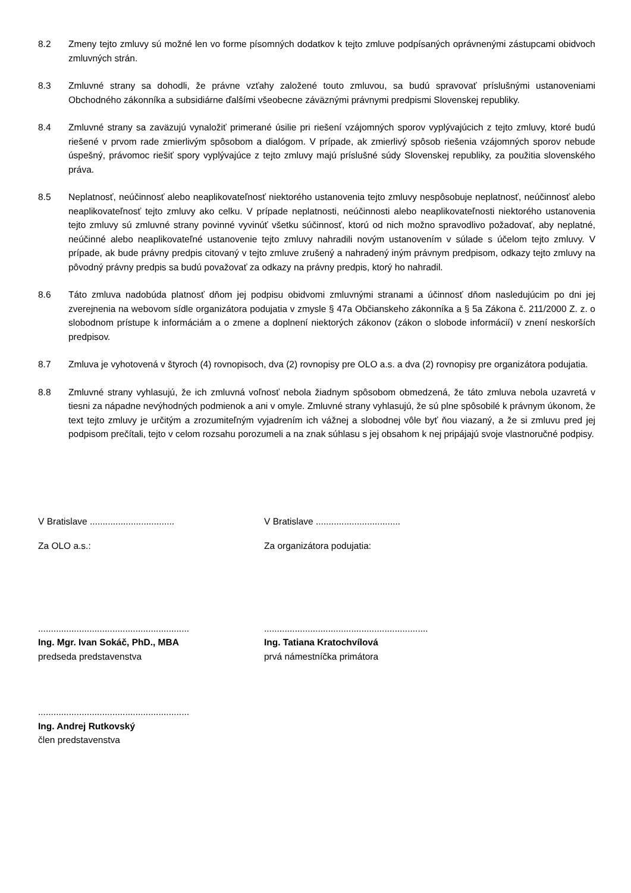8.2 Zmeny tejto zmluvy sú možné len vo forme písomných dodatkov k tejto zmluve podpísaných oprávnenými zástupcami obidvoch zmluvných strán.
8.3 Zmluvné strany sa dohodli, že právne vzťahy založené touto zmluvou, sa budú spravovať príslušnými ustanoveniami Obchodného zákonníka a subsidiárne ďalšími všeobecne záväznými právnymi predpismi Slovenskej republiky.
8.4 Zmluvné strany sa zaväzujú vynaložiť primerané úsilie pri riešení vzájomných sporov vyplývajúcich z tejto zmluvy, ktoré budú riešené v prvom rade zmierlivým spôsobom a dialógom. V prípade, ak zmierlivý spôsob riešenia vzájomných sporov nebude úspešný, právomoc riešiť spory vyplývajúce z tejto zmluvy majú príslušné súdy Slovenskej republiky, za použitia slovenského práva.
8.5 Neplatnosť, neúčinnosť alebo neaplikovateľnosť niektorého ustanovenia tejto zmluvy nespôsobuje neplatnosť, neúčinnosť alebo neaplikovateľnosť tejto zmluvy ako celku. V prípade neplatnosti, neúčinnosti alebo neaplikovateľnosti niektorého ustanovenia tejto zmluvy sú zmluvné strany povinné vyvinúť všetku súčinnosť, ktorú od nich možno spravodlivo požadovať, aby neplatné, neúčinné alebo neaplikovateľné ustanovenie tejto zmluvy nahradili novým ustanovením v súlade s účelom tejto zmluvy. V prípade, ak bude právny predpis citovaný v tejto zmluve zrušený a nahradený iným právnym predpisom, odkazy tejto zmluvy na pôvodný právny predpis sa budú považovať za odkazy na právny predpis, ktorý ho nahradil.
8.6 Táto zmluva nadobúda platnosť dňom jej podpisu obidvomi zmluvnými stranami a účinnosť dňom nasledujúcim po dni jej zverejnenia na webovom sídle organizátora podujatia v zmysle § 47a Občianskeho zákonníka a § 5a Zákona č. 211/2000 Z. z. o slobodnom prístupe k informáciám a o zmene a doplnení niektorých zákonov (zákon o slobode informácií) v znení neskorších predpisov.
8.7 Zmluva je vyhotovená v štyroch (4) rovnopisoch, dva (2) rovnopisy pre OLO a.s. a dva (2) rovnopisy pre organizátora podujatia.
8.8 Zmluvné strany vyhlasujú, že ich zmluvná voľnosť nebola žiadnym spôsobom obmedzená, že táto zmluva nebola uzavretá v tiesni za nápadne nevýhodných podmienok a ani v omyle. Zmluvné strany vyhlasujú, že sú plne spôsobilé k právnym úkonom, že text tejto zmluvy je určitým a zrozumiteľným vyjadrením ich vážnej a slobodnej vôle byť ňou viazaný, a že si zmluvu pred jej podpisom prečítali, tejto v celom rozsahu porozumeli a na znak súhlasu s jej obsahom k nej pripájajú svoje vlastnoručné podpisy.
V Bratislave .................................
V Bratislave .................................
Za OLO a.s.: Za organizátora podujatia:
...........................................................
Ing. Mgr. Ivan Sokáč, PhD., MBA
predseda predstavenstva
................................................................
Ing. Tatiana Kratochvílová
prvá námestníčka primátora
...........................................................
Ing. Andrej Rutkovský
člen predstavenstva